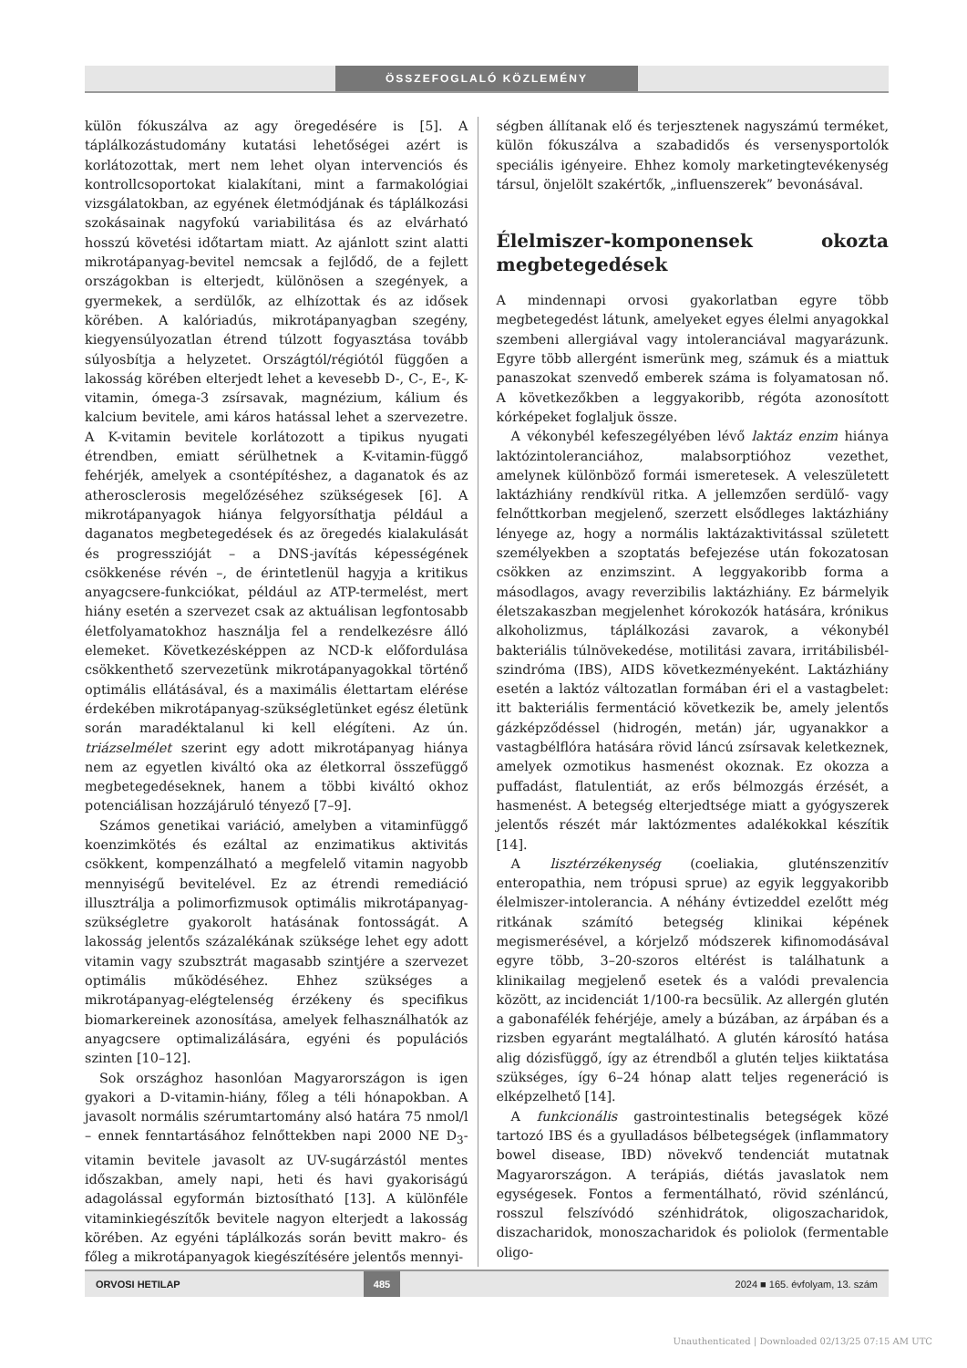ÖSSZEFOGLALÓ KÖZLEMÉNY
külön fókuszálva az agy öregedésére is [5]. A táplálkozástudomány kutatási lehetőségei azért is korlátozottak, mert nem lehet olyan intervenciós és kontrollcsoportokat kialakítani, mint a farmakológiai vizsgálatokban, az egyének életmódjának és táplálkozási szokásainak nagyfokú variabilitása és az elvárható hosszú követési időtartam miatt. Az ajánlott szint alatti mikrotápanyag-bevitel nemcsak a fejlődő, de a fejlett országokban is elterjedt, különösen a szegények, a gyermekek, a serdülők, az elhízottak és az idősek körében. A kalóriadús, mikrotápanyagban szegény, kiegyensúlyozatlan étrend túlzott fogyasztása tovább súlyosbítja a helyzetet. Országtól/régiótól függően a lakosság körében elterjedt lehet a kevesebb D-, C-, E-, K-vitamin, ómega-3 zsírsavak, magnézium, kálium és kalcium bevitele, ami káros hatással lehet a szervezetre. A K-vitamin bevitele korlátozott a tipikus nyugati étrendben, emiatt sérülhetnek a K-vitamin-függő fehérjék, amelyek a csontépítéshez, a daganatok és az atherosclerosis megelőzéséhez szükségesek [6]. A mikrotápanyagok hiánya felgyorsíthatja például a daganatos megbetegedések és az öregedés kialakulását és progresszióját – a DNS-javítás képességének csökkenése révén –, de érintetlenül hagyja a kritikus anyagcsere-funkciókat, például az ATP-termelést, mert hiány esetén a szervezet csak az aktuálisan legfontosabb életfolyamatokhoz használja fel a rendelkezésre álló elemeket. Következésképpen az NCD-k előfordulása csökkenthető szervezetünk mikrotápanyagokkal történő optimális ellátásával, és a maximális élettartam elérése érdekében mikrotápanyag-szükségletünket egész életünk során maradéktalanul ki kell elégíteni. Az ún. triázselmélet szerint egy adott mikrotápanyag hiánya nem az egyetlen kiváltó oka az életkorral összefüggő megbetegedéseknek, hanem a többi kiváltó okhoz potenciálisan hozzájáruló tényező [7–9].
Számos genetikai variáció, amelyben a vitaminfüggő koenzimkötés és ezáltal az enzimatikus aktivitás csökkent, kompenzálható a megfelelő vitamin nagyobb mennyiségű bevitelével. Ez az étrendi remediáció illusztrálja a polimorfizmusok optimális mikrotápanyag-szükségletre gyakorolt hatásának fontosságát. A lakosság jelentős százalékának szüksége lehet egy adott vitamin vagy szubsztrát magasabb szintjére a szervezet optimális működéséhez. Ehhez szükséges a mikrotápanyag-elégtelenség érzékeny és specifikus biomarkereinek azonosítása, amelyek felhasználhatók az anyagcsere optimalizálására, egyéni és populációs szinten [10–12].
Sok országhoz hasonlóan Magyarországon is igen gyakori a D-vitamin-hiány, főleg a téli hónapokban. A javasolt normális szérumtartomány alsó határa 75 nmol/l – ennek fenntartásához felnőttekben napi 2000 NE D<sub>3</sub>-vitamin bevitele javasolt az UV-sugárzástól mentes időszakban, amely napi, heti és havi gyakoriságú adagolással egyformán biztosítható [13]. A különféle vitaminkiegészítők bevitele nagyon elterjedt a lakosság körében. Az egyéni táplálkozás során bevitt makro- és főleg a mikrotápanyagok kiegészítésére jelentős mennyi-
ségben állítanak elő és terjesztenek nagyszámú terméket, külön fókuszálva a szabadidős és versenysportolók speciális igényeire. Ehhez komoly marketingtevékenység társul, önjelölt szakértők, „influenszerek” bevonásával.
Élelmiszer-komponensek okozta megbetegedések
A mindennapi orvosi gyakorlatban egyre több megbetegedést látunk, amelyeket egyes élelmi anyagokkal szembeni allergiával vagy intoleranciával magyarázunk. Egyre több allergént ismerünk meg, számuk és a miattuk panaszokat szenvedő emberek száma is folyamatosan nő. A következőkben a leggyakoribb, régóta azonosított kórképeket foglaljuk össze.
A vékonybél kefeszegélyében lévő laktáz enzim hiánya laktózintoleranciához, malabsorptióhoz vezethet, amelynek különböző formái ismeretesek. A veleszületett laktázhiány rendkívül ritka. A jellemzően serdülő- vagy felnőttkorban megjelenő, szerzett elsődleges laktázhiány lényege az, hogy a normális laktázaktivitással született személyekben a szoptatás befejezése után fokozatosan csökken az enzimszint. A leggyakoribb forma a másodlagos, avagy reverzibilis laktázhiány. Ez bármelyik életszakaszban megjelenhet kórokozók hatására, krónikus alkoholizmus, táplálkozási zavarok, a vékonybél bakteriális túlnövekedése, motilitási zavara, irritábilisbél-szindróma (IBS), AIDS következményeként. Laktázhiány esetén a laktóz változatlan formában éri el a vastagbelet: itt bakteriális fermentáció következik be, amely jelentős gázképződéssel (hidrogén, metán) jár, ugyanakkor a vastagbélflóra hatására rövid láncú zsírsavak keletkeznek, amelyek ozmotikus hasmenést okoznak. Ez okozza a puffadást, flatulentiát, az erős bélmozgás érzését, a hasmenést. A betegség elterjedtsége miatt a gyógyszerek jelentős részét már laktózmentes adalékokkal készítik [14].
A lisztérzékenység (coeliakia, gluténszenzitív enteropathia, nem trópusi sprue) az egyik leggyakoribb élelmiszer-intolerancia. A néhány évtizeddel ezelőtt még ritkának számító betegség klinikai képének megismerésével, a kórjelző módszerek kifinomodásával egyre több, 3–20-szoros eltérést is találhatunk a klinikailag megjelenő esetek és a valódi prevalencia között, az incidenciát 1/100-ra becsülik. Az allergén glutén a gabonafélék fehérjéje, amely a búzában, az árpában és a rizsben egyaránt megtalálható. A glutén károsító hatása alig dózisfüggő, így az étrendből a glutén teljes kiiktatása szükséges, így 6–24 hónap alatt teljes regeneráció is elképzelhető [14].
A funkcionális gastrointestinalis betegségek közé tartozó IBS és a gyulladásos bélbetegségek (inflammatory bowel disease, IBD) növekvő tendenciát mutatnak Magyarországon. A terápiás, diétás javaslatok nem egységesek. Fontos a fermentálható, rövid szénláncú, rosszul felszívódó szénhidrátok, oligoszacharidok, diszacharidok, monoszacharidok és poliolok (fermentable oligo-
ORVOSI HETILAP 485 2024 ■ 165. évfolyam, 13. szám
Unauthenticated | Downloaded 02/13/25 07:15 AM UTC